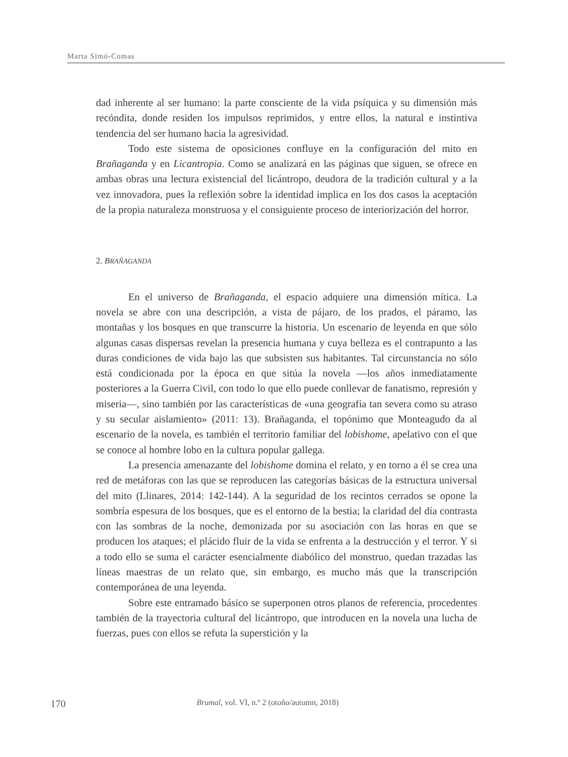Marta Simó-Comas
dad inherente al ser humano: la parte consciente de la vida psíquica y su dimensión más recóndita, donde residen los impulsos reprimidos, y entre ellos, la natural e instintiva tendencia del ser humano hacia la agresividad.
Todo este sistema de oposiciones confluye en la configuración del mito en Brañaganda y en Licantropia. Como se analizará en las páginas que siguen, se ofrece en ambas obras una lectura existencial del licántropo, deudora de la tradición cultural y a la vez innovadora, pues la reflexión sobre la identidad implica en los dos casos la aceptación de la propia naturaleza monstruosa y el consiguiente proceso de interiorización del horror.
2. BRAÑAGANDA
En el universo de Brañaganda, el espacio adquiere una dimensión mítica. La novela se abre con una descripción, a vista de pájaro, de los prados, el páramo, las montañas y los bosques en que transcurre la historia. Un escenario de leyenda en que sólo algunas casas dispersas revelan la presencia humana y cuya belleza es el contrapunto a las duras condiciones de vida bajo las que subsisten sus habitantes. Tal circunstancia no sólo está condicionada por la época en que sitúa la novela —los años inmediatamente posteriores a la Guerra Civil, con todo lo que ello puede conllevar de fanatismo, represión y miseria—, sino también por las características de «una geografía tan severa como su atraso y su secular aislamiento» (2011: 13). Brañaganda, el topónimo que Monteagudo da al escenario de la novela, es también el territorio familiar del lobishome, apelativo con el que se conoce al hombre lobo en la cultura popular gallega.
La presencia amenazante del lobishome domina el relato, y en torno a él se crea una red de metáforas con las que se reproducen las categorías básicas de la estructura universal del mito (Llinares, 2014: 142-144). A la seguridad de los recintos cerrados se opone la sombría espesura de los bosques, que es el entorno de la bestia; la claridad del día contrasta con las sombras de la noche, demonizada por su asociación con las horas en que se producen los ataques; el plácido fluir de la vida se enfrenta a la destrucción y el terror. Y si a todo ello se suma el carácter esencialmente diabólico del monstruo, quedan trazadas las líneas maestras de un relato que, sin embargo, es mucho más que la transcripción contemporánea de una leyenda.
Sobre este entramado básico se superponen otros planos de referencia, procedentes también de la trayectoria cultural del licántropo, que introducen en la novela una lucha de fuerzas, pues con ellos se refuta la superstición y la
170
Brumal, vol. VI, n.º 2 (otoño/autumn, 2018)